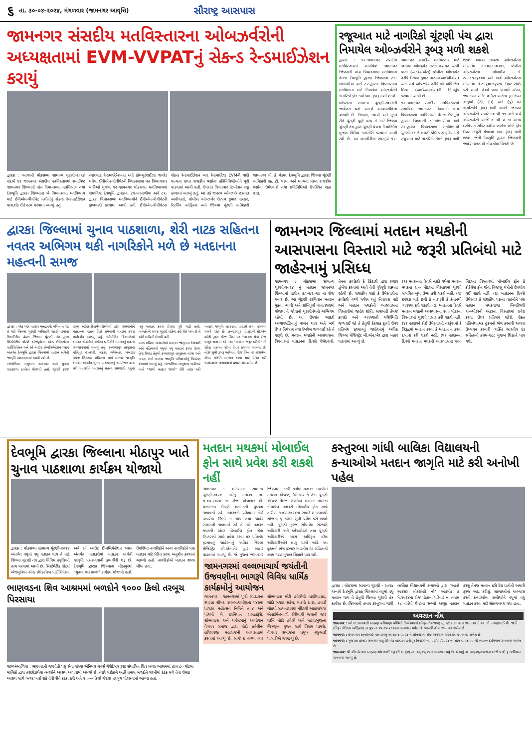૬ તા. ૩૦-૦૪-૨૦૨૪, મંગળવાર (જામનગર આવૃત્તિ) સૌરાષ્ટ્ર આસપાસ
જામનગર સંસદીય મતવિસ્તારના ઓબઝર્વરોની અધ્યક્ષતામાં EVM-VVPATનું સેકન્ડ રેન્ડમાઈઝેશન કરાયું
દ્વારકા : આગામી લોકસભા સામાન્ય ચૂંટણી-૨૦૨૪ સંદર્ભે ૧૨ જામનગર સંસદીય મતવિસ્તારમાં સમાવિષ્ટ જામનગર જિલ્લાની પાંચ વિધાનસભા મતવિભાગ તથા દેવભૂમિ દ્વારકા જિલ્લાના બે વિધાનસભા મતવિભાગ માટે ઈવીએમ-વીવીપેટ મશીનોનું સેકન્ડ રેન્ડમાઈઝેશન પારદર્શક રીતે હાથ ધરવામાં આવ્યું હતું.
ત્યારબાદ રેન્ડમાઈઝેશનના અંતે કોમ્પ્યુટરાઈઝ્ડ જનરેટ થયેલા ઈવીએમ-વીવીપેટની વિધાનસભા મત વિભાગવાર યાદીઓ મુજબ ૧૨-જામનગર લોકસભા મતવિભાગમાં સમાવિષ્ટ દેવભૂમિ દ્વારકાના ૮૧-ખંભાળીયા અને ૮૨-દ્વારકા વિધાનસભા મતવિભાગોને ઈવીએમ-વીવીપેટની ફાળવણી કરવામાં આવી હતી. ઈવીએમ-વીવીપેટના સેકન્ડ રેન્ડમાઈઝેશન બાદ રેન્ડમાઈઝ્ડ EVMની યાદી માન્યતા પ્રાપ્ત રાજકીય પક્ષોના પ્રતિનિધિશ્રીઓને પૂરી પાડવામાં આવી હતી. ઉપરાંત વિગતવાર પ્રેઝન્ટેશન રજૂ કરવામાં આવ્યું હતું. આ તકે જનરલ ઓબ્ઝર્વર હસમત અલીયાતો, પોલીસ ઓબ્ઝર્વર ઉત્પલ કુમાર નાસ્કર, રિટર્નિંગ ઓફિસર અને જિલ્લા ચૂંટણી અધિકારી જામનગર બી. કે. પંડ્યા, દેવભૂમિ દ્વારકા જિલ્લા ચૂંટણી અધિકારી જી. ટી. પંડ્યા અને માન્યતા પ્રાપ્ત રાજકીય પક્ષોના ઉમેદવારો તથા પ્રતિનિધિઓ ઉપસ્થિત રહ્યા હતા.
રજૂઆત માટે નાગરિકો ચૂંટણી પંચ દ્વારા નિમાયેલ ઓબ્ઝર્વરોને રૂબરૂ મળી શકશે
દ્વારકા : ૧૨-જામનગર સંસદીય મતવિસ્તારમાં સમાવિષ્ટ જામનગર જિલ્લાની પાંચ વિધાનસભા મતવિભાગ તેમજ દેવભૂમિ દ્વારકા જિલ્લાના ૮૧-ખંભાળીયા અને ૮૨-દ્વારકા વિધાનસભા મતવિભાગ માટે નિમાયેલ ઓબ્ઝર્વરોને નાગરિકો ફોન કર્યા બાદ રૂબરૂ મળી શકશે.
લોકસભા સામાન્ય ચૂંટણી-૨૦૨૪ની જાહેરાત થતાં આદર્શ આચારસંહિતા અમલી છે. નિષ્પક્ષ, ન્યાયી અને મુક્ત રીતે ચૂંટણી પૂર્ણ થાય તે માટે જિલ્લા ચૂંટણી તંત્ર દ્વારા ચૂંટણી પંચના દિશાનિર્દેશ મુજબ વિવિધ કામગીરી કરવામાં આવી રહી છે. આ કામગીરીના ભાગરૂપે ૧૨-જામનગર સંસદીય મતવિસ્તાર માટે જનરલ ઓબ્ઝર્વર તરીકે હસમત અલી યાતો (આઈએએસ) પોલીસ ઓબ્ઝર્વર તરીકે ઉત્પલ કુમાર નાસ્કર(આઈપીએસ) અને ખર્ચ ઓબ્ઝર્વર તરીકે શ્રી અવિજિત મિશ્રા (આઈઆરએસ)ની નિમણૂંક કરવામાં આવી છે.
૧૨-જામનગર સંસદીય મતવિસ્તારમાં સમાવિષ્ટ જામનગર જિલ્લાની પાંચ વિધાનસભા મતવિભાગો તેમજ દેવભૂમિ દ્વારકા જિલ્લાની ૮૧-ખંભાળીયા અને ૮૨-દ્વારકા વિધાનસભા મતવિભાગો ચૂંટણી-૨૪ ને લગતી કોઈ પણ ફરિયાદ કે રજૂઆત માટે નાગરિકો તેમને રૂબરૂ મળી શકશે અથવા જનરલ ઓબ્ઝર્વરના મોબાઈલ નં.૯૦૨૩૩૦૩૪૧, પોલીસ ઓબ્ઝર્વરના મોબાઈલ નં. ૮૭૯૯૧૩૬૦૪૪ અને ખર્ચ ઓબ્ઝર્વરના મોબાઈલ નં.૮૧૬૦૯૧૬૫૧૯ ઉપર સંપર્ક કરી શકશે. તેઓ લાલ બંગલો સર્કલ, જામનગર સર્કિટ હાઉસ ખાતેના રૂમ નંબર અનુક્રમે (૨), (૩) અને (૬) પર નાગરિકોને રૂબરૂ મળી શકશે. જનરલ ઓબ્ઝર્વરને સવારે ૧૦ થી ૧૧ અને ખર્ચ ઓબ્ઝર્વરને સાંજે ૪ થી ૫ ના સમય દરમિયાન સર્કિટ હાઉસ ખાતેના લોકો ફોન ઉપર મંજુરી મેળવ્યા બાદ રૂબરૂ મળી શકશે, જેની દેવભૂમિ દ્વારકા જિલ્લાની જાહેર જનતાએ નોંધ લેવા વિનંતી છે.
દ્વારકા જિલ્લામાં ચુનાવ પાઠશાળા, શેરી નાટક સહિતના નવતર અભિગમ થકી નાગરિકોને મળે છે મતદાનના મહત્વની સમજ
દ્વારકા : એક પણ મતદાર મતદાનથી વંચિત ન રહે તે માટે જિલ્લા ચૂંટણી અધિકારી જી.ટી.પંડ્યાના દિશાનિર્દેશ હેઠળ જિલ્લા ચૂંટણી તંત્ર દ્વારા સિસ્ટેમેટીક વોટર્સ એજ્યુકેશન એન્ડ ઈલેક્ટોરલ પાર્ટીસિપેશન અને ટર્ન આઉટ ઈમ્પલિમેન્ટેશન પ્લાન અંતર્ગત દેવભૂમિ દ્વારકા જિલ્લામાં મતદાન અંગેની જાગૃતિ પ્રસરાવવામાં આવી રહી છે.
ખંભાળિયા તાલુકાના રામનગર ગામે ચુનાવ પાઠશાળા કાર્યક્રમ યોજાયો હતો. ચૂંટણી ફરજ પરના અધિકારી-કર્મચારીશ્રીઓ દ્વારા ગ્રામજનોને મતદાનના મહત્વ વિશે સમજવી મતદાન કરવા માર્ગદર્શન આપ્યું હતું. ઔદ્યોગિક વિસ્તારોમાં કાર્યરત એકમોમાં કાર્યરત શ્રમિકોને મતદાનનું મહત્વ સમજાવવામાં આવ્યું હતું. કલ્યાણપુર તાલુકાના મણિપુર હાબરડી, ગઢકા, ભોપલકા, ખખરડા તેમજ સિદસરા સહિતના ગામે મતદાર જાગૃતિ કાર્યક્રમ અંતર્ગત ચુનાવ પાઠશાળાનું આયોજન હાથ ધરી મતદારોને મતદાનનું મહત્વ સમજાવી વધુમાં વધુ મતદાન કરવા પ્રેરણા પૂરી પાડી હતી. બાળકોએ સમગ્ર ચૂંટણી પ્રક્રિયા કઈ રીતે થાય છે તે અંગે માહિતી મેળવી હતી.
ખાસ મહિલા મતદારોમાં મતદાન જાગૃતતા કેળવાઈ અને મહિલાઓ વધુમાં વધુ મતદાન કરવા પ્રેરાય તેવા ઉમદા હેતુથી કલ્યાણપુર તાલુકાના લાંબા અને નાવદ્રા ગામે મતદાર જાગૃતિ પત્રિકાઓનું વિતરણ કરવામાં આવ્યું હતું. ખંભાળિયા તાલુકાના વાડીનાર ખાતે "જાગો મતદાર જાગો" શેરી નાટક થકી મતદાર જાગૃતિ લાવવાના પ્રયાસો હાથ ધરવામાં આવી રહ્યા છે. કલ્યાણપુર પી.જી.વી.સી.એલ કચેરી દ્વારા વીજ બિલ પર "તા.૦૭ મેના રોજ અચૂક મતદાન કરે તથા "મતદાન જરૂર કરીએ" નો સંદેશ પાઠવતા સ્ટેમ્પ તૈયાર કરવામાં આવ્યા છે. લોકો સુધી રૂબરૂ પહોંચતા વીજ બિલ પર લગાવેલા સ્ટેમ્પ લોકોને મતદાન કરવા માટે પ્રેરિત કરી અસરકારક બનાવવાનો પ્રયાસ સરાહનીય છે.
જામનગર જિલ્લામાં મતદાન મથકોની આસપાસના વિસ્તારો માટે જરૂરી પ્રતિબંધો માટે જાહેરનામું પ્રસિધ્ધ
જામનગર : લોકસભા સામાન્ય ચૂંટણી-૨૦૨૪ નું મતદાન જામનગર જિલ્લામાં તારીખ ૭/૦૫/૨૦૨૪ ના રોજ થનાર છે. આ ચૂંટણી દરમિયાન મતદાન મુક્ત, ન્યાયી અને શાંતિપૂર્ણ વાતાવરણમાં યોજાય તે જોવાનો ચૂંટણીપંચનો અભિગમ રહેલો છે. આ ઉપરાંત આદર્શ આચારસંહિતાનું પાલન થાય અને ખર્ચ ઉપર નિયંત્રણ તથા દેખરેખ જળવાઈ રહે તે જરૂરી છે. મતદાન મથકોની આસપાસના વિસ્તારમાં મતદાનના દિવસે ઉમેદવારો, તેમના કાર્યકરો કે ટેકેદારો દ્વારા પ્રચાર ઝુંબેશ કરવામાં આવે તેવી પૂરેપૂરી શક્યતા રહેલી છે. રાજકીય પક્ષો કે ઉમેદવારોના કાર્યકરો વચ્ચે ઘર્ષણ થતું નિવારવા માટે અને મતદાન મથકોની આસપાસના વિસ્તારોમાં જાહેર શાંતિ, સલામતી તેમજ કાયદો અને વ્યવસ્થાની પરિસ્થિતિ જળવાઈ રહે તે હેતુથી કેટલાક કૃત્યો ઉપર પ્રતિબંધ ફરમાવતું જાહેરનામું અધિક જિલ્લા મેજિસ્ટ્રેટ બી.એન.ખેર દ્વારા બહાર પાડવામાં આવ્યું છે.
(૧) મતદાનના દિવસે નક્કી થયેલા મતદાન મથકના ૨૦૦ મીટરના વિસ્તારમાં ચૂંટણી સંબંધિત બુથ ઉભા કરી શકશે નહીં. (૨) છાંયડા માટે છત્રી કે તાડપત્રી કે કંતાનથી વ્યવસ્થા કરી શકાશે. (૩) મતદાનના દિવસે મતદાન મથકની આસપાસના ૨૦૦ મીટરના વિસ્તારમાં ચૂંટણી પ્રસાર કરી શકશે નહીં. (૪) મતદારને કોઈ ઉમેદવારની તરફેણમાં કે વિરૂદ્ધમાં મતદાન કરવા કે મતદાન ન કરવા દબાણ કરી શકશે નહીં. (૫) મતદાનના દિવસે મતદાન મથકની આસપાસના ૨૦૦ મિટરના વિસ્તારમાં મોબાઈલ ફોન કે કોર્ડલેસ ફોન જેવા વિજાણુ યંત્રોનો ઉપયોગ થઈ શકશે નહીં. (૬) મતદાનના દિવસે ઉમેદવાર કે રાજકીય પક્ષના વાહનોને પણ મતદાન મથકવાળા બિલ્ડીંગથી ૧૦૦મીટરની અંદરના વિસ્તારમાં પ્રવેશ કરવા ઉપર પ્રતિબંધ રહેશે. ઉક્ત પ્રતિબંધાત્મક હુકમનો ભંગ કરનારી અથવા ઉલ્લંઘન કરનારી વ્યક્તિ ભારતીય દંડ સહિતાની કલમ-૧૮૮ મુજબ શિક્ષાને પાત્ર થશે.
દેવભૂમિ દ્વારકા જિલ્લાના મીઠાપુર ખાતે ચુનાવ પાઠશાળા કાર્યક્રમ યોજાયો
દ્વારકા : લોકસભા સામાન્ય ચૂંટણી-૨૦૨૪ અંતર્ગત વધુમાં વધુ મતદાન થાય તે માટે જિલ્લા ચૂંટણી તંત્ર દ્વારા વિવિધ પ્રવૃત્તિઓ હાથ ધરવામાં આવી છે. સિસ્ટેમેટીક વોટર્સ એજ્યુકેશન એન્ડ ઈલેક્ટોરલ પાર્ટીસિપેશન અને ટર્ન આઉટ ઈમ્પલિમેન્ટેશન પ્લાન અંતર્ગત મતદારોમાં મતદાન અંગેની જાગૃતિ પ્રસરાવવાની કામગીરી શરૂ છે. દેવભૂમિ દ્વારકા જિલ્લાના મીઠાપુરમાં "ચુનાવ પાઠશાળા" કાર્યક્રમ યોજાયો હતો. ઉપસ્થિત નાગરિકોને અન્ય નાગરિકોને પણ મતદાન માટે પ્રેરિત કરવા અનુરોધ કરવામાં આવ્યો હતો. નાગરિકોએ મતદાન શપથ લીધા હતા.
ભાણવડના શિવ આશ્રમમાં બળદોને ૧૦૦૦ કિલો તરબૂચ પિરસાયા
જામખંભાળિયા : ભાણવડની જાણીતી પશુ સેવા સંસ્થા એનિમલ લવર્સ ચેરીટેબલ ટ્રસ્ટ સંચાલિત શિવ બળદ આશ્રમમાં હાલ ૮૦ જેટલા માલિકો દ્વારા તરછોડાયેલા બળદોને આશ્રય આપવામાં આવ્યો છે. ત્યારે ગઈકાલે અહીં તમામ બળદોને ગરમીમાં ઠંડક મળે તેવા ઉમદા આશય સાથે બળદ ખાઈ શકે તેવી રીતે કટકા કરી અને ૧,૦૦૦ કિલો જેટલા તરબૂચ પીરસવામાં આવ્યા હતા.
મતદાન મથકમાં મોબાઈલ ફોન સાથે પ્રવેશ કરી શકશે નહીં
જામનગર : લોકસભા સામાન્ય ચૂંટણી-૨૦૨૪ માટેનું મતદાન તા. ૭-૦૫-૨૦૨૪ ના રોજ યોજાનાર છે. મતદાનના દિવસે મતદાનની ગુપ્તતા જળવાઈ રહે, મતદાનની પ્રક્રિયામાં કોઈ અવરોધ ઊભો ન થાય તથા જાહેર સલામતી જળવાઈ રહે તે માટે મતદાન મથકની અંદર મોબાઈલ ફોન જેવા ઉપકરણો સાથે પ્રવેશ કરવા પર પ્રતિબંધ ફરમાવતું જાહેરનામું અધિક જિલ્લા મેજિસ્ટ્રેટ બી.એન.ખેર દ્વારા બહાર પાડવામાં આવ્યું છે. જે મુજબ જામનગર જિલ્લામાં નક્કી થયેલ મતદાન મથકોમાં મતદાન એજન્ટ, ઉમેદવાર કે તેના ચૂંટણી એજન્ટ તેમજ સંબંધિત મતદાન મથકના નોંધાયેલ મતદારો મોબાઈલ ફોન સાથે તારીખ ૭-૦૫-૨૦૨૪ના સવારે ૭ કલાકથી સાંજના ૬ કલાક સુધી પ્રવેશ કરી શકશે નહીં. ચૂંટણી ફરજ સોંપાયેલ સરકારી અધિકારી અને કર્મચારીઓ તથા ચૂંટણી અધિકારીએ ખાસ અધિકૃત કરેલ અધિકારીઓને લાગુ પડશે નહીં. આ હુકમનો ભંગ કરનાર ભારતીય દંડ સંહિતાની કલમ ૧૮૮ મુજબ શિક્ષાને પાત્ર થશે.
જામનગરમાં વલ્લભાચાર્ય જયંતીની ઉજવણીના ભાગરૂપે વિવિધ ધાર્મિક કાર્યક્રમોનું આયોજન
જામનગર : જામનગરમાં પુષ્ટી સંપ્રદાયના સ્થાપક શ્રીમદ વલ્લભાચાર્યજીના ૫૪૭મા પ્રાગટ્ય મહોત્સવ નિમિત્તે તા.૪ અને પાંચમી મે દરમિયાન પ્રભાતફેરી, શોભાયાત્રા અને ધર્મસભાનું આયોજન વૈષ્ણવ સમાજ દ્વારા મોટી હવેલીના હરિરાયજી મહારાજની અધ્યક્ષતામાં કરવામાં આવ્યું છે. સાંજે ૬ વાગ્યા બાદ શોભાયાત્રા મોટી હવેલીથી વાણીયાવાડ, ચાંદી બજાર સર્કલ, માંડવી ટાવર, હવાઈ ચોકથી સત્યનારાયણ મંદિરથી આકાશગંગા એપાર્ટમેન્ટવાળી શેરીમાંથી જલાની જાર થઈને મોટી હવેલી ખાતે મહાપ્રભુજીના ચિત્રજીના પુજન સાથે વિરામ પામશે. વૈષ્ણવ સમાજના પ્રમુખ વજુભાઈ પાબારીએ જણાવ્યું છે.
કસ્તુરબા ગાંધી બાલિકા વિદ્યાલયની કન્યાઓએ મતદાન જાગૃતિ માટે કરી અનોખી પહેલ
દ્વારકા : લોકસભા સામાન્ય ચૂંટણી - ૨૦૨૪ અન્વયે દેવભૂમિ દ્વારકા જિલ્લામાં વધુમાં વધુ મતદાન થાય તે હેતુથી જિલ્લા ચૂંટણી તંત્ર કાર્યરત છે. જિલ્લાની તમામ કસ્તુરબા ગાંધી બાલિકા વિદ્યાલયની કન્યાઓ દ્વારા "આવો અવસર લોકશાહી નો" અંતર્ગત ૭ મે,૨૦૨૪ના રોજ પોતાના પરિવાર ના તમામ ૧૮ વર્ષથી ઉપરના સભ્યો અચૂક મતદાન કરશું તેમજ મતદાન કરી દેશ પ્રત્યેની અમારી ફરજ અદા કરીશું. શાળાઓમાં અભ્યાસ કરતી કન્યાઓના વાલીઓને વધુમાં વધુ મતદાન કરવા માટે સંકલ્પબધ્ધ થયા હતા.
અવસાન નોંધ
જામનગર : ઓ.સ.ઝાલાવાડી બ્રાહ્મણ હડીયાણા ચોવિસી દિવ્યેશભાઈ (નિવૃત દિગજામ) મુ. હડીયાણા હાલ જામનગર તે સ્વ. ડો. તરુણભાઈ વી. જાની (નિવૃત મેડિકલ ઓફિસર) ના પુત્ર તા.૨૫-૦૪-૨૦૨૪ના અવસાન થયેલ છે. પાબારી હોલ જામનગર રાખેલ છે.
જામનગર : ઉપાધ્યાય કાન્તીભાઈ મકવાણાનું તા.૨૯-૪-૨૦૨૪ ને સોમવારના રોજ અવસાન થયેલ છે. જામનગર રાખેલ છે.
જામનગર : ગુજરાત હાલાર સમવાય ચાતુર્વેદી મોઢ બ્રાહ્મણ હર્ષદપુર નિવાસી તા. ૦૨/૦૫/૨૦૨૪ ના સાંજના ૦૪:૦૦ થી ૦૫:૦૦ દરમિયાન રાખવામાં આવેલ છે.
જામનગર: શ્રી ગૌડ મેતવાડ બ્રાહ્મણ રમેશભાઈ ભટ્ટ (ઉ.વ. ૬૪) તા. ૨૯/૦૪/૨૪ના અવસાન થયું છે. બેસણું તા. ૦૨/૦૫/૨૦૨૪ના સાંજે ૫ થી ૬ દરમિયાન રાખવામાં આવ્યું છે.